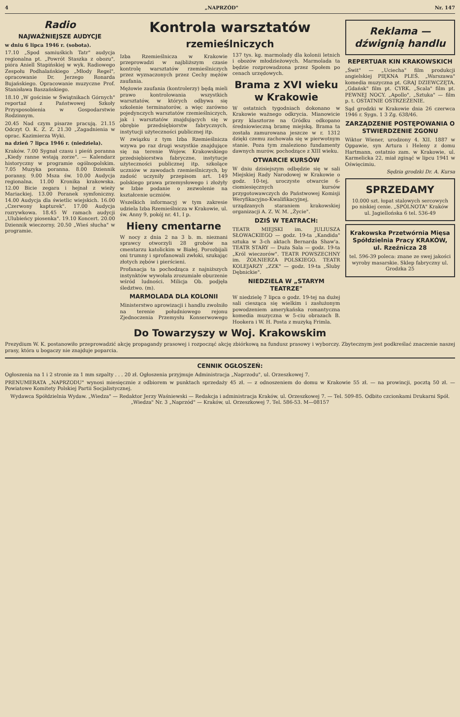4 „NAPRZÓD" Nr. 147
Radio
NAJWAŻNIEJSZE AUDYCJE
w dniu 6 lipca 1946 r. (sobota).
17.10 „Spod samiuśkich Tatr" audycja regionalna pt. „Powrót Staszka z obozu", pióra Aniell Stapińskiej w wyk. Radiowego Zespołu Podhalańskiego „Młody Regel", opracowanie Dr. Jerzego Ronarda Bujańskiego. Opracowanie muzyczne Prof. Stanisława Baszańskiego.
18.10 „W gościnie w Świątnikach Górnych" reportaż z Państwowej Szkoły Przysposobienia w Gospodarstwie Rodzinnym.
20.45 Nad czym pisarze pracują. 21.15 Odczyt O. K. Z. Z. 21.30 „Zagadnienia w oprac. Kazimierza Wyki.
na dzień 7 lipca 1946 r. (niedziela).
Kraków. 7.00 Sygnał czasu i pieśń poranna „Kiedy ranne wstają zorze". — Kalendarz historyczny w programie ogólnopolskim. 7.05 Muzyka poranna. 8.00 Dziennik poranny. 9.00 Msza św. 10.00 Audycja regionalna. 11.00 Kronika krakowska. 12.00 Bicie zegara i hejnał z wieży Mariackiej. 13.00 Poranek symfoniczny. 14.00 Audycja dla świetlic wiejskich. 16.00 „Czerwony kapturek". 17.00 Audycja rozrywkowa. 18.45 W ramach audycji „Ulubieńcy piosenka". 19.10 Koncert. 20.00 Dziennik wieczorny. 20.50 „Wieś słucha" w programie.
Kontrola warsztatów
rzemieślniczych
Izba Rzemieślnicza w Krakowie przeprowadzi w najbliższym czasie kontrolę warsztatów rzemieślniczych przez wyznaczonych przez Cechy mężów zaufania.
Mężowie zaufania (kontrolerzy) będą mieli prawo kontrolowania wszystkich warsztatów, w których odbywa się szkolenie terminatorów, a więc zarówno pojedynczych warsztatów rzemieślniczych, jak i warsztatów znajdujących się w obrębie przedsiębiorstw fabrycznych, instytucji użyteczności publicznej itp.
W związku z tym Izba Rzemieślnicza wzywa po raz drugi wszystkie znajdujące się na terenie Wojew. Krakowskiego przedsiębiorstwa fabryczne, instytucje użyteczności publicznej itp. szkolące uczniów w zawodach rzemieślniczych, by zadość uczyniły przepisom art. 149 polskiego prawa przemysłowego i złożyły w Izbie podanie o zezwolenie na kształcenie uczniów.
Wszelkich informacyj w tym zakresie udziela Izba Rzemieślnicza w Krakowie, ul. św. Anny 9, pokój nr. 41, I p.
Hieny cmentarne
W nocy z dnia 2 na 3 b. m. nieznani sprawcy otworzyli 28 grobów na cmentarzu katolickim w Białej. Porozbijali oni trumny i sprofanowali zwłoki, szukając złotych zębów i pierścieni.
Profanacja ta pochodząca z najniższych instynktów wywołała zrozumiałe oburzenie wśród ludności. Milicja Ob. podjęła śledztwo. (m).
MARMOLADA DLA KOLONII
Ministerstwo aprowizacji i handlu zwolniło na terenie południowego rejonu Zjednoczenia Przemysłu Konserwowego 137 tys. kg. marmolady dla kolonii letnich i obozów młodzieżowych. Marmolada ta będzie rozprowadzona przez Społem po cenach urzędowych.
Brama z XVI wieku w Krakowie
W ostatnich tygodniach dokonano w Krakowie ważnego odkrycia. Mianowicie przy klasztorze na Gródku odkopano średniowieczną bramę miejską. Brama ta została zamurowana jeszcze w r. 1312 dzięki czemu zachowała się w pierwotnym stanie. Poza tym znaleziono fundamenty dawnych murów, pochodzące z XIII wieku.
OTWARCIE KURSÓW
W dniu dzisiejszym odbędzie się w sali Miejskiej Rady Narodowej w Krakowie o godz. 10-tej, uroczyste otwarcie 6-ciomiesięcznych kursów przygotowawczych do Państwowej Komisji Weryfikacyjno-Kwalifikacyjnej, urządzanych staraniem krakowskiej organizacji A. Z. W. M. „Życie".
DZIŚ W TEATRACH:
TEATR MIEJSKI im. JULIUSZA SŁOWACKIEGO — godz. 19-ta „Kandida" sztuka w 3-ch aktach Bernarda Shaw'a. TEATR STARY — Duża Sala — godz. 19-ta „Król wieczorów". TEATR POWSZECHNY im. ŻOŁNIERZA POLSKIEGO. TEATR KOLEJARZY „ZZK" — godz. 19-ta „Śluby Dębnickie".
NIEDZIELA W „STARYM TEATRZE"
W niedzielę 7 lipca o godz. 19-tej na dużej sali ciesząca się wielkim i zasłużonym powodzeniem amerykańska romantyczna komedia muzyczna w 5-ciu obrazach B. Hookera i W. H. Posta z muzyką Frimla.
Reklama — dźwignią handlu
REPERTUAR KIN KRAKOWSKICH
„Świt" — „Uciecha" film produkcji angielskiej PIĘKNA PLEŚ. „Warszawa" komedia muzyczna pt. GRAJ DZIEWCZĘTA. „Gdańsk" film pt. CYRK. „Scala" film pt. PEWNEJ NOCY. „Apollo", „Sztuka" — film p. t. OSTATNIE OSTRZEŻENIE.
Sąd grodzki w Krakowie dnia 26 czerwca 1946 r. Sygn. 1 3 Zg. 638/46.
ZARZĄDZENIE POSTĘPOWANIA O STWIERDZENIE ZGONU
Wiktor Wiener, urodzony 4. XII. 1887 w Oppawie, syn Artura i Heleny z domu Hartmann, ostatnio zam. w Krakowie, ul. Karmelicka 22, miał zginąć w lipcu 1941 w Oświęcimiu.
Sędzia grodzki Dr. A. Kursa
SPRZEDAMY
10.000 szt. łopat stalowych sercowych po niskiej cenie. „SPÓLNOTA" Kraków ul. Jagiellońska 6 tel. 536-49
Krakowska Przetwórnia Mięsa Spółdzielnia Pracy KRAKÓW, ul. Rzeźnicza 28
tel. 596-39 poleca: znane ze swej jakości wyroby masarskie. Sklep fabryczny ul. Grodzka 25
Do Towarzyszy w Woj. Krakowskim
Prezydium W. K. postanowiło przeprowadzić akcję propagandy prasowej i rozpocząć akcję zbiórkową na fundusz prasowy i wyborczy. Zbytecznym jest podkreślać znaczenie naszej prasy, która u bogaczy nie znajduje poparcia.
CENNIK OGŁOSZEŃ:
Ogłoszenia na 1 i 2 stronie za 1 mm szpalty . . . 20 zł. Ogłoszenia przyjmuje Administracja „Naprzodu", ul. Orzeszkowej 7.
PRENUMERATA „NAPRZODU" wynosi miesięcznie z odbiorem w punktach sprzedaży 45 zł. — z odnoszeniem do domu w Krakowie 55 zł. — na prowincji, pocztą 50 zł. — Powiatowe Komitety Polskiej Partii Socjalistycznej.
Wydawca Spółdzielnia Wydaw. „Wiedza" — Redaktor Jerzy Waśniewski — Redakcja i administracja Kraków, ul. Orzeszkowej 7. — Tel. 509-85. Odbito czcionkami Drukarni Spół. „Wiedza" Nr. 3 „Naprzód" — Kraków, ul. Orzeszkowej 7. Tel. 586-53. M—08157